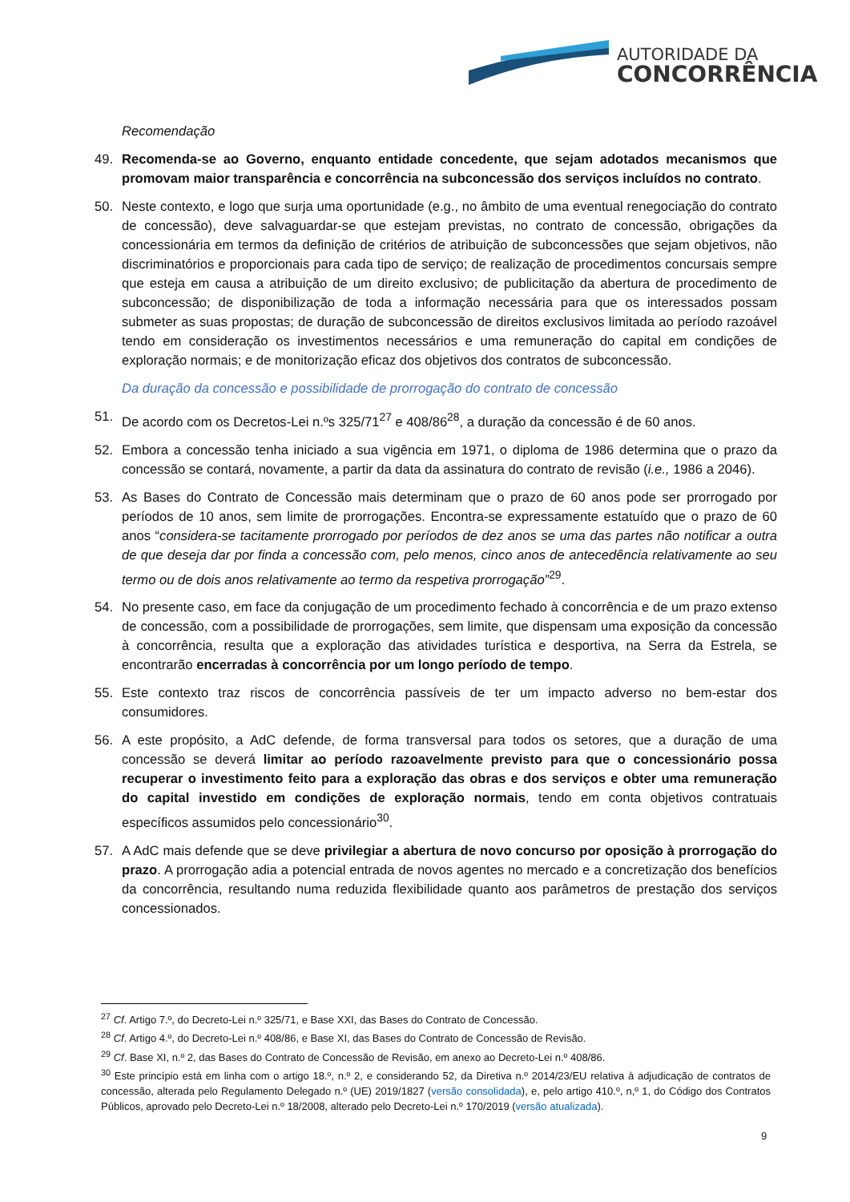AUTORIDADE DA
CONCORRÊNCIA
Recomendação
49. Recomenda-se ao Governo, enquanto entidade concedente, que sejam adotados mecanismos que promovam maior transparência e concorrência na subconcessão dos serviços incluídos no contrato.
50. Neste contexto, e logo que surja uma oportunidade (e.g., no âmbito de uma eventual renegociação do contrato de concessão), deve salvaguardar-se que estejam previstas, no contrato de concessão, obrigações da concessionária em termos da definição de critérios de atribuição de subconcessões que sejam objetivos, não discriminatórios e proporcionais para cada tipo de serviço; de realização de procedimentos concursais sempre que esteja em causa a atribuição de um direito exclusivo; de publicitação da abertura de procedimento de subconcessão; de disponibilização de toda a informação necessária para que os interessados possam submeter as suas propostas; de duração de subconcessão de direitos exclusivos limitada ao período razoável tendo em consideração os investimentos necessários e uma remuneração do capital em condições de exploração normais; e de monitorização eficaz dos objetivos dos contratos de subconcessão.
Da duração da concessão e possibilidade de prorrogação do contrato de concessão
51. De acordo com os Decretos-Lei n.ºs 325/71<sup>27</sup> e 408/86<sup>28</sup>, a duração da concessão é de 60 anos.
52. Embora a concessão tenha iniciado a sua vigência em 1971, o diploma de 1986 determina que o prazo da concessão se contará, novamente, a partir da data da assinatura do contrato de revisão (i.e., 1986 a 2046).
53. As Bases do Contrato de Concessão mais determinam que o prazo de 60 anos pode ser prorrogado por períodos de 10 anos, sem limite de prorrogações. Encontra-se expressamente estatuído que o prazo de 60 anos “considera-se tacitamente prorrogado por períodos de dez anos se uma das partes não notificar a outra de que deseja dar por finda a concessão com, pelo menos, cinco anos de antecedência relativamente ao seu termo ou de dois anos relativamente ao termo da respetiva prorrogação”<sup>29</sup>.
54. No presente caso, em face da conjugação de um procedimento fechado à concorrência e de um prazo extenso de concessão, com a possibilidade de prorrogações, sem limite, que dispensam uma exposição da concessão à concorrência, resulta que a exploração das atividades turística e desportiva, na Serra da Estrela, se encontrarão encerradas à concorrência por um longo período de tempo.
55. Este contexto traz riscos de concorrência passíveis de ter um impacto adverso no bem-estar dos consumidores.
56. A este propósito, a AdC defende, de forma transversal para todos os setores, que a duração de uma concessão se deverá limitar ao período razoavelmente previsto para que o concessionário possa recuperar o investimento feito para a exploração das obras e dos serviços e obter uma remuneração do capital investido em condições de exploração normais, tendo em conta objetivos contratuais específicos assumidos pelo concessionário<sup>30</sup>.
57. A AdC mais defende que se deve privilegiar a abertura de novo concurso por oposição à prorrogação do prazo. A prorrogação adia a potencial entrada de novos agentes no mercado e a concretização dos benefícios da concorrência, resultando numa reduzida flexibilidade quanto aos parâmetros de prestação dos serviços concessionados.
<sup>27</sup> Cf. Artigo 7.º, do Decreto-Lei n.º 325/71, e Base XXI, das Bases do Contrato de Concessão.
<sup>28</sup> Cf. Artigo 4.º, do Decreto-Lei n.º 408/86, e Base XI, das Bases do Contrato de Concessão de Revisão.
<sup>29</sup> Cf. Base XI, n.º 2, das Bases do Contrato de Concessão de Revisão, em anexo ao Decreto-Lei n.º 408/86.
<sup>30</sup> Este princípio está em linha com o artigo 18.º, n.º 2, e considerando 52, da Diretiva n.º 2014/23/EU relativa à adjudicação de contratos de concessão, alterada pelo Regulamento Delegado n.º (UE) 2019/1827 (versão consolidada), e, pelo artigo 410.º, n,º 1, do Código dos Contratos Públicos, aprovado pelo Decreto-Lei n.º 18/2008, alterado pelo Decreto-Lei n.º 170/2019 (versão atualizada).
9